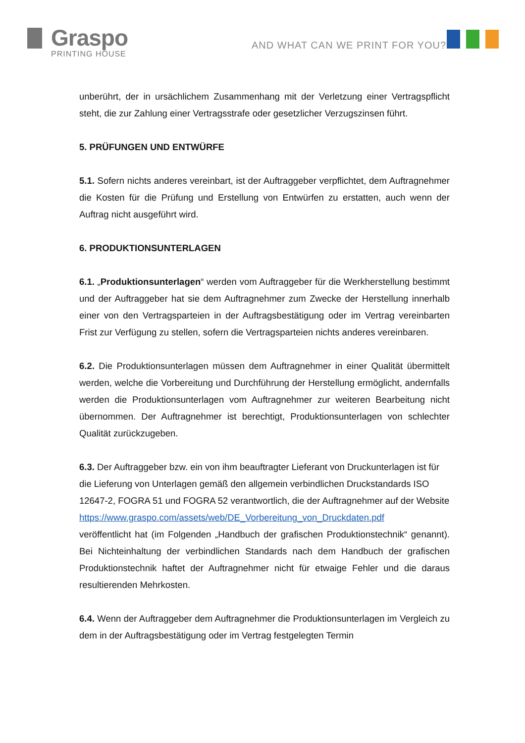Graspo
PRINTING HOUSE
AND WHAT CAN WE PRINT FOR YOU?
unberührt, der in ursächlichem Zusammenhang mit der Verletzung einer Vertragspflicht steht, die zur Zahlung einer Vertragsstrafe oder gesetzlicher Verzugszinsen führt.
5. PRÜFUNGEN UND ENTWÜRFE
5.1. Sofern nichts anderes vereinbart, ist der Auftraggeber verpflichtet, dem Auftragnehmer die Kosten für die Prüfung und Erstellung von Entwürfen zu erstatten, auch wenn der Auftrag nicht ausgeführt wird.
6. PRODUKTIONSUNTERLAGEN
6.1. „Produktionsunterlagen“ werden vom Auftraggeber für die Werkherstellung bestimmt und der Auftraggeber hat sie dem Auftragnehmer zum Zwecke der Herstellung innerhalb einer von den Vertragsparteien in der Auftragsbestätigung oder im Vertrag vereinbarten Frist zur Verfügung zu stellen, sofern die Vertragsparteien nichts anderes vereinbaren.
6.2. Die Produktionsunterlagen müssen dem Auftragnehmer in einer Qualität übermittelt werden, welche die Vorbereitung und Durchführung der Herstellung ermöglicht, andernfalls werden die Produktionsunterlagen vom Auftragnehmer zur weiteren Bearbeitung nicht übernommen. Der Auftragnehmer ist berechtigt, Produktionsunterlagen von schlechter Qualität zurückzugeben.
6.3. Der Auftraggeber bzw. ein von ihm beauftragter Lieferant von Druckunterlagen ist für die Lieferung von Unterlagen gemäß den allgemein verbindlichen Druckstandards ISO 12647-2, FOGRA 51 und FOGRA 52 verantwortlich, die der Auftragnehmer auf der Website
https://www.graspo.com/assets/web/DE_Vorbereitung_von_Druckdaten.pdf
veröffentlicht hat (im Folgenden „Handbuch der grafischen Produktionstechnik“ genannt). Bei Nichteinhaltung der verbindlichen Standards nach dem Handbuch der grafischen Produktionstechnik haftet der Auftragnehmer nicht für etwaige Fehler und die daraus resultierenden Mehrkosten.
6.4. Wenn der Auftraggeber dem Auftragnehmer die Produktionsunterlagen im Vergleich zu dem in der Auftragsbestätigung oder im Vertrag festgelegten Termin